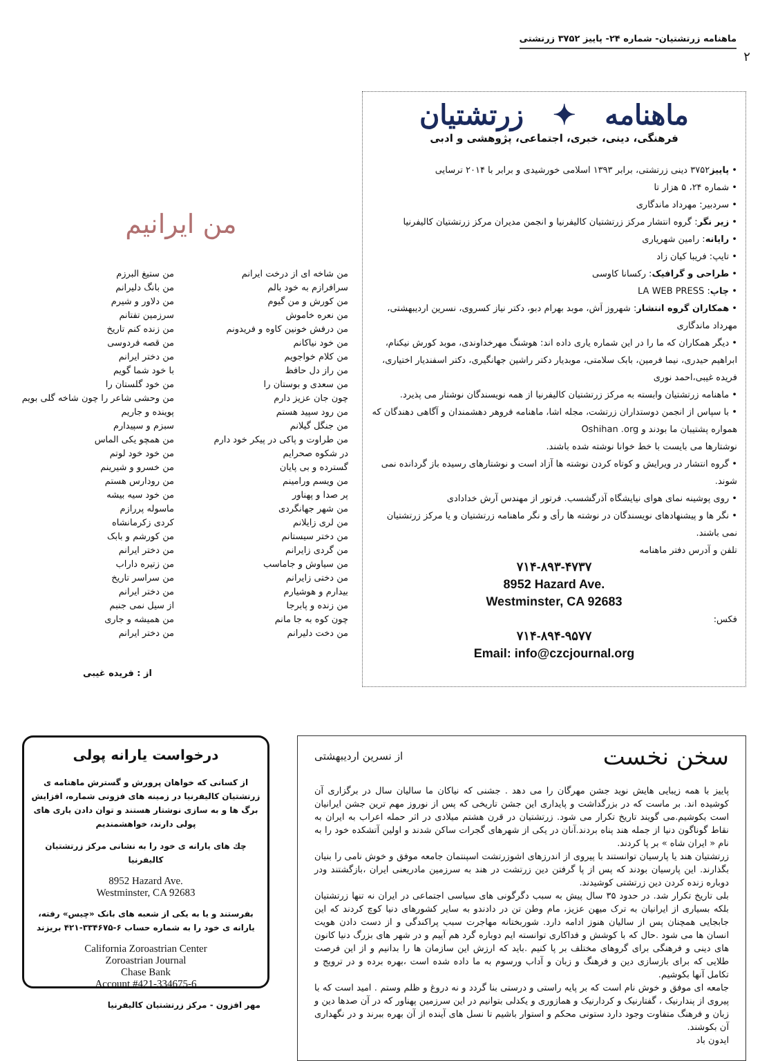ماهنامه زرتشتیان- شماره ۲۴- پاییز ۳۷۵۲ زرتشتی
۲
ماهنامه ✦ زرتشتیان
فرهنگی، دینی، خبری، اجتماعی، پژوهشی و ادبی
• پاییز۳۷۵۲ دینی زرتشتی، برابر ۱۳۹۳ اسلامی خورشیدی و برابر با ۲۰۱۴ ترسایی
• شماره ۲۴، ۵ هزار تا
• سردبیر: مهرداد ماندگاری
• زیر نگر: گروه انتشار مرکز زرتشتیان کالیفرنیا و انجمن مدیران مرکز زرتشتیان کالیفرنیا
• رایانه: رامین شهریاری
• تایپ: فریبا کیان زاد
• طراحی و گرافیک: رکسانا کاوسی
• چاپ: LA WEB PRESS
• همکاران گروه انتشار: شهروز اَش، موبد بهرام دبو، دکتر نیاز کسروی، نسرین اردیبهشتی، مهرداد ماندگاری
• دیگر همکاران که ما را در این شماره یاری داده اند: هوشنگ مهرخداوندی، موبد کورش نیکنام، ابراهیم حیدری، نیما فرمین، بابک سلامتی، موبدیار دکتر راشین جهانگیری، دکتر اسفندیار اختیاری، فریده غیبی،احمد نوری
• ماهنامه زرتشتیان وابسته به مرکز زرتشتیان کالیفرنیا از همه نویسندگان نوشتار می پذیرد.
• با سپاس از انجمن دوستداران زرتشت، مجله اشا، ماهنامه فروهر دهشمندان و آگاهی دهندگان که همواره پشتیبان ما بودند و Oshihan .org
نوشتارها می بایست با خط خوانا نوشته شده باشند.
• گروه انتشار در ویرایش و کوتاه کردن نوشته ها آزاد است و نوشتارهای رسیده باز گردانده نمی شوند.
• روی پوشینه نمای هوای نیایشگاه آذرگشسب. فرتور از مهندس آرش خدادادی
• نگر ها و پیشنهادهای نویسندگان در نوشته ها رأی و نگر ماهنامه زرتشتیان و یا مرکز زرتشتیان نمی باشند.
تلفن و آدرس دفتر ماهنامه
۷۱۴-۸۹۳-۴۷۳۷
8952 Hazard Ave.
Westminster, CA 92683
فکس:
۷۱۴-۸۹۴-۹۵۷۷
Email: info@czcjournal.org
من ایرانیم
من شاخه ای از درخت ایرانم
سرافرازم به خود بالم
من کورش و من گیوم
من نعره خاموش
من درفش خونین کاوه و فریدونم
من خود نیاکانم
من کلام خواجویم
من راز دل حافظ
من سعدی و بوستان را
چون جان عزیز دارم
من رود سپید هستم
من جنگل گیلانم
من طراوت و پاکی در پیکر خود دارم
در شکوه صحرایم
گسترده و بی پایان
من ویسم ورامینم
پر صدا و پهناور
من شهر جهانگردی
من لری زایلانم
من دختر سیستانم
من گردی زایرانم
من سیاوش و جاماسب
من دختی زایرانم
بیدارم و هوشیارم
من زنده و پابرجا
چون کوه به جا مانم
من دخت دلیرانم
من ستیغ البرزم
من بانگ دلیرانم
من دلاور و شیرم
سرزمین تفتانم
من زنده کنم تاریخ
من قصه فردوسی
من دختر ایرانم
با خود شما گویم
من خود گلستان را
من وحشی شاعر را چون شاخه گلی بویم
پوینده و جاریم
سبزم و سپیدارم
من همچو یکی الماس
من خود خود لوتم
من خسرو و شیرینم
من رودارس هستم
من خود سیه بیشه
ماسوله پررازم
کردی زکرمانشاه
من کورشم و بابک
من دختر ایرانم
من زتیره داراب
من سراسر تاریخ
من دختر ایرانم
از سیل نمی جنبم
من همیشه و جاری
من دختر ایرانم
از : فریده غیبی
سخن نخست از نسرین اردیبهشتی
پاییز با همه زیبایی هایش نوید جشن مهرگان را می دهد . جشنی که نیاکان ما سالیان سال در برگزاری آن کوشیده اند. بر ماست که در بزرگداشت و پایداری این جشن تاریخی که پس از نوروز مهم ترین جشن ایرانیان است بکوشیم.می گویند تاریخ تکرار می شود. زرتشتیان در قرن هشتم میلادی در اثر حمله اعراب به ایران به نقاط گوناگون دنیا از جمله هند پناه بردند.آنان در یکی از شهرهای گجرات ساکن شدند و اولین آتشکده خود را به نام « ایران شاه » بر پا کردند.
زرتشتیان هند یا پارسیان توانستند با پیروی از اندرزهای اشوزرتشت اسپنتمان جامعه موفق و خوش نامی را بنیان بگذارند. این پارسیان بودند که پس از پا گرفتن دین زرتشت در هند به سرزمین مادریعنی ایران ،بازگشتند ودر دوباره زنده کردن دین زرتشتی کوشیدند.
بلی تاریخ تکرار شد. در حدود ۳۵ سال پیش به سبب دگرگونی های سیاسی اجتماعی در ایران نه تنها زرتشتیان بلکه بسیاری از ایرانیان به ترک میهن عزیز، مام وطن تن در دادندو به سایر کشورهای دنیا کوچ کردند که این جابجایی همچنان پس از سالیان هنوز ادامه دارد. شوربختانه مهاجرت سبب پراکندگی و از دست دادن هویت انسان ها می شود .حال که با کوشش و فداکاری توانسته ایم دوباره گرد هم آییم و در شهر های بزرگ دنیا کانون های دینی و فرهنگی برای گروهای مختلف بر پا کنیم .باید که ارزش این سازمان ها را بدانیم و از این فرصت طلایی که برای بازسازی دین و فرهنگ و زبان و آداب ورسوم به ما داده شده است ،بهره برده و در ترویج و تکامل آنها بکوشیم.
جامعه ای موفق و خوش نام است که بر پایه راستی و درستی بنا گردد و نه دروغ و ظلم وستم . امید است که با پیروی از پندارنیک ، گفتارنیک و کردارنیک و همازوری و یکدلی بتوانیم در این سرزمین پهناور که در آن صدها دین و زبان و فرهنگ متفاوت وجود دارد ستونی محکم و استوار باشیم تا نسل های آینده از آن بهره ببرند و در نگهداری آن بکوشند.
ایدون باد
درخواست یارانه پولی
از کسانی که خواهان پرورش و گسترش ماهنامه ی زرتشتیان کالیفرنیا در زمینه های فزونی شماره، افزایش برگ ها و به سازی نوشتار هستند و توان دادن یاری های پولی دارند، خواهشمندیم
چك های یارانه ی خود را به نشانی مرکز زرتشتیان کالیفرنیا
8952 Hazard Ave.
Westminster, CA 92683
بفرستند و یا به یکی از شعبه های بانک «چیس» رفته، یارانه ی خود را به شماره حساب ۶-۳۳۴۶۷۵-۴۲۱ بریزند
California Zoroastrian Center
Zoroastrian Journal
Chase Bank
Account #421-334675-6
مهر افزون - مرکز زرتشتیان کالیفرنیا